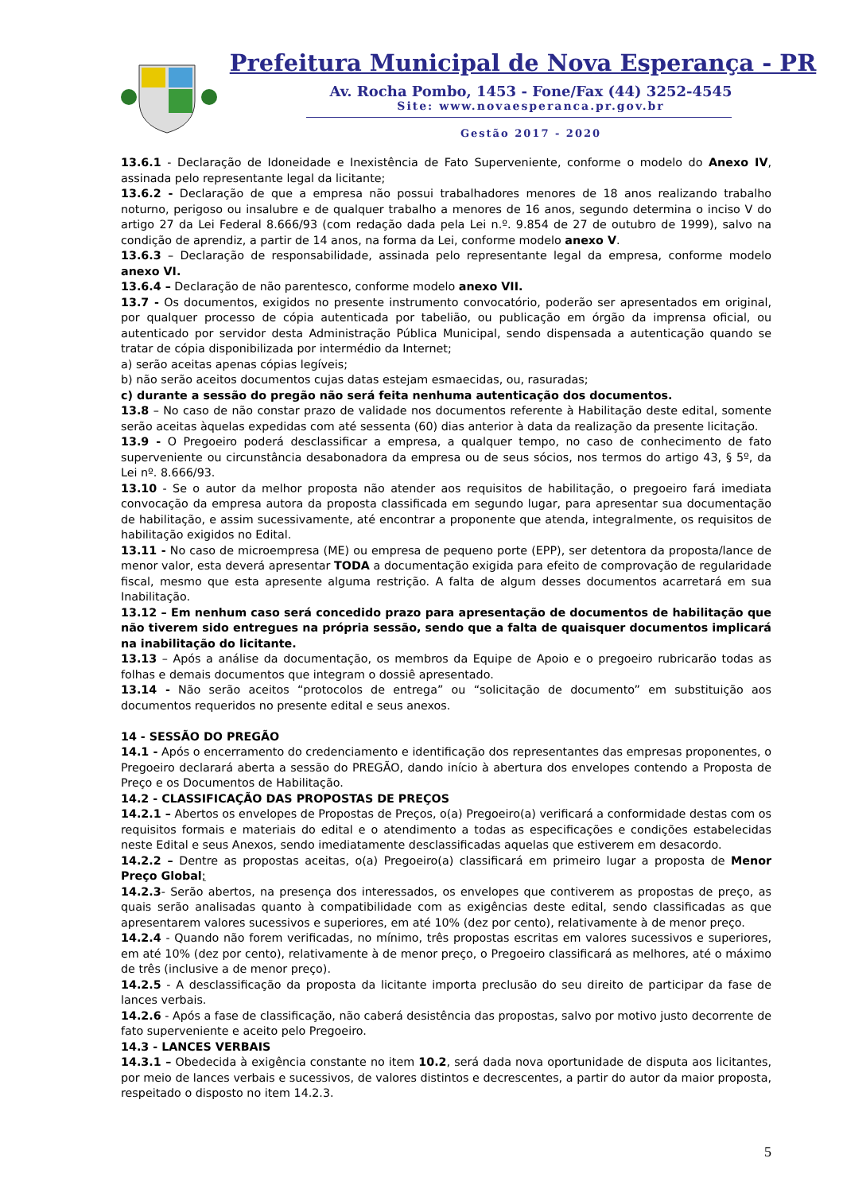Prefeitura Municipal de Nova Esperança - PR
Av. Rocha Pombo, 1453 - Fone/Fax (44) 3252-4545
Site: www.novaesperanca.pr.gov.br
Gestão 2017 - 2020
13.6.1 - Declaração de Idoneidade e Inexistência de Fato Superveniente, conforme o modelo do Anexo IV, assinada pelo representante legal da licitante;
13.6.2 - Declaração de que a empresa não possui trabalhadores menores de 18 anos realizando trabalho noturno, perigoso ou insalubre e de qualquer trabalho a menores de 16 anos, segundo determina o inciso V do artigo 27 da Lei Federal 8.666/93 (com redação dada pela Lei n.º. 9.854 de 27 de outubro de 1999), salvo na condição de aprendiz, a partir de 14 anos, na forma da Lei, conforme modelo anexo V.
13.6.3 – Declaração de responsabilidade, assinada pelo representante legal da empresa, conforme modelo anexo VI.
13.6.4 – Declaração de não parentesco, conforme modelo anexo VII.
13.7 - Os documentos, exigidos no presente instrumento convocatório, poderão ser apresentados em original, por qualquer processo de cópia autenticada por tabelião, ou publicação em órgão da imprensa oficial, ou autenticado por servidor desta Administração Pública Municipal, sendo dispensada a autenticação quando se tratar de cópia disponibilizada por intermédio da Internet;
a) serão aceitas apenas cópias legíveis;
b) não serão aceitos documentos cujas datas estejam esmaecidas, ou, rasuradas;
c) durante a sessão do pregão não será feita nenhuma autenticação dos documentos.
13.8 – No caso de não constar prazo de validade nos documentos referente à Habilitação deste edital, somente serão aceitas àquelas expedidas com até sessenta (60) dias anterior à data da realização da presente licitação.
13.9 - O Pregoeiro poderá desclassificar a empresa, a qualquer tempo, no caso de conhecimento de fato superveniente ou circunstância desabonadora da empresa ou de seus sócios, nos termos do artigo 43, § 5º, da Lei nº. 8.666/93.
13.10 - Se o autor da melhor proposta não atender aos requisitos de habilitação, o pregoeiro fará imediata convocação da empresa autora da proposta classificada em segundo lugar, para apresentar sua documentação de habilitação, e assim sucessivamente, até encontrar a proponente que atenda, integralmente, os requisitos de habilitação exigidos no Edital.
13.11 - No caso de microempresa (ME) ou empresa de pequeno porte (EPP), ser detentora da proposta/lance de menor valor, esta deverá apresentar TODA a documentação exigida para efeito de comprovação de regularidade fiscal, mesmo que esta apresente alguma restrição. A falta de algum desses documentos acarretará em sua Inabilitação.
13.12 – Em nenhum caso será concedido prazo para apresentação de documentos de habilitação que não tiverem sido entregues na própria sessão, sendo que a falta de quaisquer documentos implicará na inabilitação do licitante.
13.13 – Após a análise da documentação, os membros da Equipe de Apoio e o pregoeiro rubricarão todas as folhas e demais documentos que integram o dossiê apresentado.
13.14 - Não serão aceitos “protocolos de entrega” ou “solicitação de documento” em substituição aos documentos requeridos no presente edital e seus anexos.
14 - SESSÃO DO PREGÃO
14.1 - Após o encerramento do credenciamento e identificação dos representantes das empresas proponentes, o Pregoeiro declarará aberta a sessão do PREGÃO, dando início à abertura dos envelopes contendo a Proposta de Preço e os Documentos de Habilitação.
14.2 - CLASSIFICAÇÃO DAS PROPOSTAS DE PREÇOS
14.2.1 – Abertos os envelopes de Propostas de Preços, o(a) Pregoeiro(a) verificará a conformidade destas com os requisitos formais e materiais do edital e o atendimento a todas as especificações e condições estabelecidas neste Edital e seus Anexos, sendo imediatamente desclassificadas aquelas que estiverem em desacordo.
14.2.2 – Dentre as propostas aceitas, o(a) Pregoeiro(a) classificará em primeiro lugar a proposta de Menor Preço Global;
14.2.3- Serão abertos, na presença dos interessados, os envelopes que contiverem as propostas de preço, as quais serão analisadas quanto à compatibilidade com as exigências deste edital, sendo classificadas as que apresentarem valores sucessivos e superiores, em até 10% (dez por cento), relativamente à de menor preço.
14.2.4 - Quando não forem verificadas, no mínimo, três propostas escritas em valores sucessivos e superiores, em até 10% (dez por cento), relativamente à de menor preço, o Pregoeiro classificará as melhores, até o máximo de três (inclusive a de menor preço).
14.2.5 - A desclassificação da proposta da licitante importa preclusão do seu direito de participar da fase de lances verbais.
14.2.6 - Após a fase de classificação, não caberá desistência das propostas, salvo por motivo justo decorrente de fato superveniente e aceito pelo Pregoeiro.
14.3 - LANCES VERBAIS
14.3.1 – Obedecida à exigência constante no item 10.2, será dada nova oportunidade de disputa aos licitantes, por meio de lances verbais e sucessivos, de valores distintos e decrescentes, a partir do autor da maior proposta, respeitado o disposto no item 14.2.3.
5